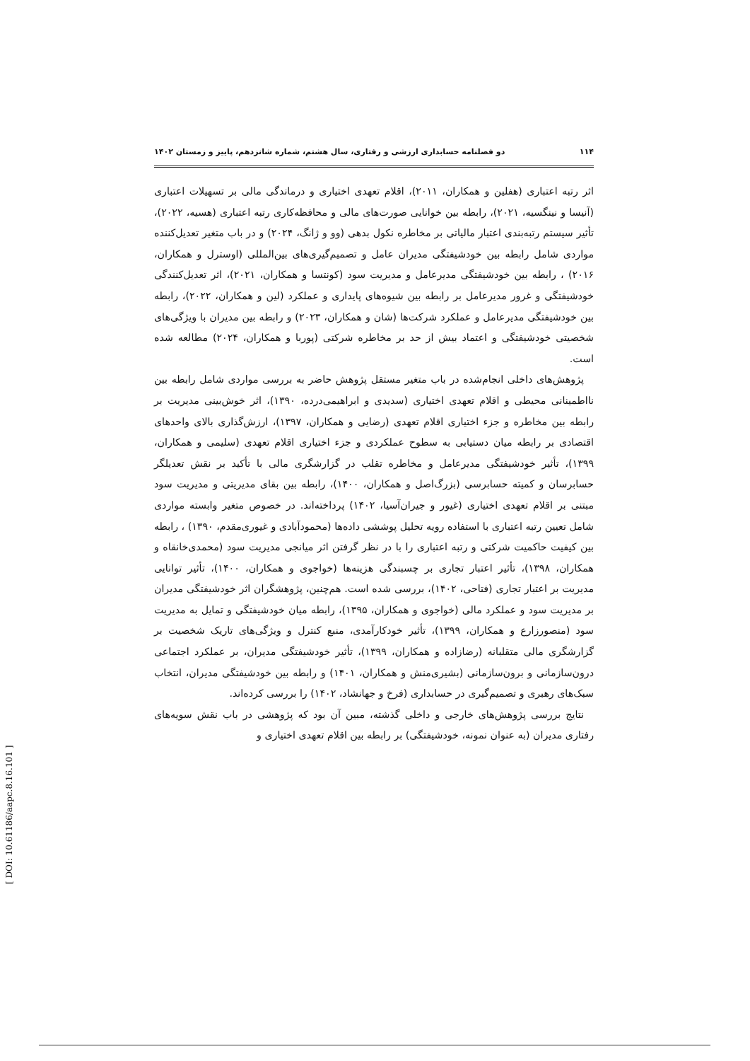۱۱۴ دو فصلنامه حسابداری ارزشی و رفتاری، سال هشتم، شماره شانزدهم، پاییز و زمستان ۱۴۰۲
اثر رتبه اعتباری (هفلین و همکاران، ۲۰۱۱)، اقلام تعهدی اختیاری و درماندگی مالی بر تسهیلات اعتباری (آنیسا و نینگسیه، ۲۰۲۱)، رابطه بین خوانایی صورت‌های مالی و محافظه‌کاری رتبه اعتباری (هسیه، ۲۰۲۲)، تأثیر سیستم رتبه‌بندی اعتبار مالیاتی بر مخاطره نکول بدهی (وو و ژانگ، ۲۰۲۴) و در باب متغیر تعدیل‌کننده مواردی شامل رابطه بین خودشیفتگی مدیران عامل و تصمیم‌گیری‌های بین‌المللی (اوسترل و همکاران، ۲۰۱۶) ، رابطه بین خودشیفتگی مدیرعامل و مدیریت سود (کونتسا و همکاران، ۲۰۲۱)، اثر تعدیل‌کنندگی خودشیفتگی و غرور مدیرعامل بر رابطه بین شیوه‌های پایداری و عملکرد (لین و همکاران، ۲۰۲۲)، رابطه بین خودشیفتگی مدیرعامل و عملکرد شرکت‌ها (شان و همکاران، ۲۰۲۳) و رابطه بین مدیران با ویژگی‌های شخصیتی خودشیفتگی و اعتماد بیش از حد بر مخاطره شرکتی (پوربا و همکاران، ۲۰۲۴) مطالعه شده است.
پژوهش‌های داخلی انجام‌شده در باب متغیر مستقل پژوهش حاضر به بررسی مواردی شامل رابطه بین نااطمینانی محیطی و اقلام تعهدی اختیاری (سدیدی و ابراهیمی‌درده، ۱۳۹۰)، اثر خوش‌بینی مدیریت بر رابطه بین مخاطره و جزء اختیاری اقلام تعهدی (رضایی و همکاران، ۱۳۹۷)، ارزش‌گذاری بالای واحدهای اقتصادی بر رابطه میان دستیابی به سطوح عملکردی و جزء اختیاری اقلام تعهدی (سلیمی و همکاران، ۱۳۹۹)، تأثیر خودشیفتگی مدیرعامل و مخاطره تقلب در گزارشگری مالی با تأکید بر نقش تعدیلگر حسابرسان و کمیته حسابرسی (بزرگ‌اصل و همکاران، ۱۴۰۰)، رابطه بین بقای مدیریتی و مدیریت سود مبتنی بر اقلام تعهدی اختیاری (غیور و جیران‌آسیا، ۱۴۰۲) پرداخته‌اند. در خصوص متغیر وابسته مواردی شامل تعیین رتبه اعتباری با استفاده رویه تحلیل پوششی داده‌ها (محمودآبادی و غیوری‌مقدم، ۱۳۹۰) ، رابطه بین کیفیت حاکمیت شرکتی و رتبه اعتباری را با در نظر گرفتن اثر میانجی مدیریت سود (محمدی‌خانقاه و همکاران، ۱۳۹۸)، تأثیر اعتبار تجاری بر چسبندگی هزینه‌ها (خواجوی و همکاران، ۱۴۰۰)، تأثیر توانایی مدیریت بر اعتبار تجاری (فتاحی، ۱۴۰۲)، بررسی شده است. هم‌چنین، پژوهشگران اثر خودشیفتگی مدیران بر مدیریت سود و عملکرد مالی (خواجوی و همکاران، ۱۳۹۵)، رابطه میان خودشیفتگی و تمایل به مدیریت سود (منصورزارع و همکاران، ۱۳۹۹)، تأثیر خودکارآمدی، منبع کنترل و ویژگی‌های تاریک شخصیت بر گزارشگری مالی متقلبانه (رضازاده و همکاران، ۱۳۹۹)، تأثیر خودشیفتگی مدیران، بر عملکرد اجتماعی درون‌سازمانی و برون‌سازمانی (بشیری‌منش و همکاران، ۱۴۰۱) و رابطه بین خودشیفتگی مدیران، انتخاب سبک‌های رهبری و تصمیم‌گیری در حسابداری (فرخ و جهانشاد، ۱۴۰۲) را بررسی کرده‌اند.
نتایج بررسی پژوهش‌های خارجی و داخلی گذشته، مبین آن بود که پژوهشی در باب نقش سویه‌های رفتاری مدیران (به عنوان نمونه، خودشیفتگی) بر رابطه بین اقلام تعهدی اختیاری و
[ DOI: 10.61186/aapc.8.16.101 ]